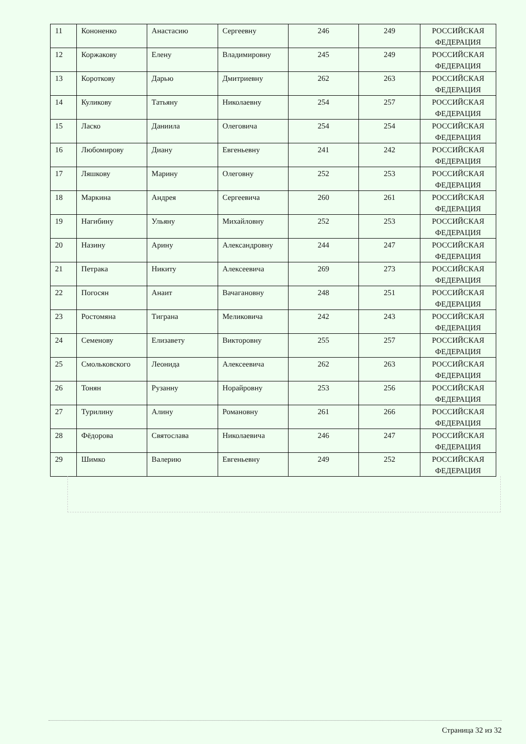| 11 | Кононенко | Анастасию | Сергеевну | 246 | 249 | РОССИЙСКАЯ ФЕДЕРАЦИЯ |
| 12 | Коржакову | Елену | Владимировну | 245 | 249 | РОССИЙСКАЯ ФЕДЕРАЦИЯ |
| 13 | Короткову | Дарью | Дмитриевну | 262 | 263 | РОССИЙСКАЯ ФЕДЕРАЦИЯ |
| 14 | Куликову | Татьяну | Николаевну | 254 | 257 | РОССИЙСКАЯ ФЕДЕРАЦИЯ |
| 15 | Ласко | Даниила | Олеговича | 254 | 254 | РОССИЙСКАЯ ФЕДЕРАЦИЯ |
| 16 | Любомирову | Диану | Евгеньевну | 241 | 242 | РОССИЙСКАЯ ФЕДЕРАЦИЯ |
| 17 | Ляшкову | Марину | Олеговну | 252 | 253 | РОССИЙСКАЯ ФЕДЕРАЦИЯ |
| 18 | Маркина | Андрея | Сергеевича | 260 | 261 | РОССИЙСКАЯ ФЕДЕРАЦИЯ |
| 19 | Нагибину | Ульяну | Михайловну | 252 | 253 | РОССИЙСКАЯ ФЕДЕРАЦИЯ |
| 20 | Назину | Арину | Александровну | 244 | 247 | РОССИЙСКАЯ ФЕДЕРАЦИЯ |
| 21 | Петрака | Никиту | Алексеевича | 269 | 273 | РОССИЙСКАЯ ФЕДЕРАЦИЯ |
| 22 | Погосян | Анаит | Вачагановну | 248 | 251 | РОССИЙСКАЯ ФЕДЕРАЦИЯ |
| 23 | Ростомяна | Тиграна | Меликовича | 242 | 243 | РОССИЙСКАЯ ФЕДЕРАЦИЯ |
| 24 | Семенову | Елизавету | Викторовну | 255 | 257 | РОССИЙСКАЯ ФЕДЕРАЦИЯ |
| 25 | Смольковского | Леонида | Алексеевича | 262 | 263 | РОССИЙСКАЯ ФЕДЕРАЦИЯ |
| 26 | Тонян | Рузанну | Норайровну | 253 | 256 | РОССИЙСКАЯ ФЕДЕРАЦИЯ |
| 27 | Турилину | Алину | Романовну | 261 | 266 | РОССИЙСКАЯ ФЕДЕРАЦИЯ |
| 28 | Фёдорова | Святослава | Николаевича | 246 | 247 | РОССИЙСКАЯ ФЕДЕРАЦИЯ |
| 29 | Шимко | Валерию | Евгеньевну | 249 | 252 | РОССИЙСКАЯ ФЕДЕРАЦИЯ |
Страница 32 из 32